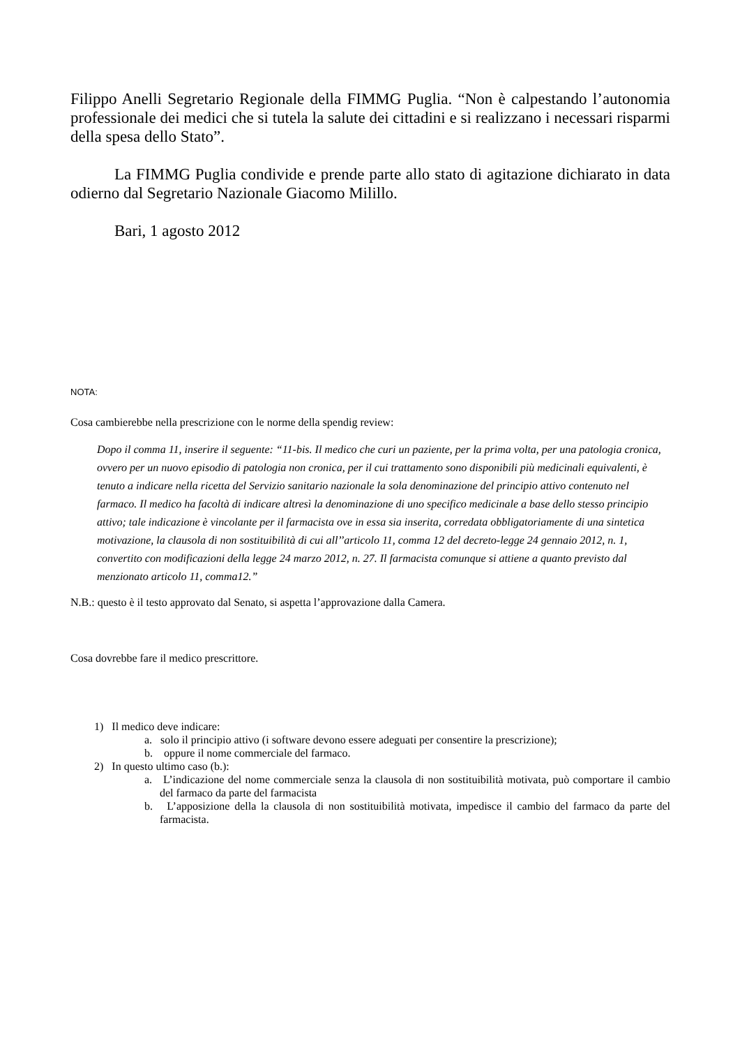Filippo Anelli Segretario Regionale della FIMMG Puglia. “Non è calpestando l’autonomia professionale dei medici che si tutela la salute dei cittadini e si realizzano i necessari risparmi della spesa dello Stato”.
La FIMMG Puglia condivide e prende parte allo stato di agitazione dichiarato in data odierno dal Segretario Nazionale Giacomo Milillo.
Bari, 1 agosto 2012
NOTA:
Cosa cambierebbe nella prescrizione con le norme della spendig review:
Dopo il comma 11, inserire il seguente: “11-bis. Il medico che curi un paziente, per la prima volta, per una patologia cronica, ovvero per un nuovo episodio di patologia non cronica, per il cui trattamento sono disponibili più medicinali equivalenti, è tenuto a indicare nella ricetta del Servizio sanitario nazionale la sola denominazione del principio attivo contenuto nel farmaco. Il medico ha facoltà di indicare altresì la denominazione di uno specifico medicinale a base dello stesso principio attivo; tale indicazione è vincolante per il farmacista ove in essa sia inserita, corredata obbligatoriamente di una sintetica motivazione, la clausola di non sostituibilità di cui all’’articolo 11, comma 12 del decreto-legge 24 gennaio 2012, n. 1, convertito con modificazioni della legge 24 marzo 2012, n. 27. Il farmacista comunque si attiene a quanto previsto dal menzionato articolo 11, comma12.”
N.B.: questo è il testo approvato dal Senato, si aspetta l’approvazione dalla Camera.
Cosa dovrebbe fare il medico prescrittore.
1) Il medico deve indicare:
a. solo il principio attivo (i software devono essere adeguati per consentire la prescrizione);
b. oppure il nome commerciale del farmaco.
2) In questo ultimo caso (b.):
a. L’indicazione del nome commerciale senza la clausola di non sostituibilità motivata, può comportare il cambio del farmaco da parte del farmacista
b. L’apposizione della la clausola di non sostituibilità motivata, impedisce il cambio del farmaco da parte del farmacista.